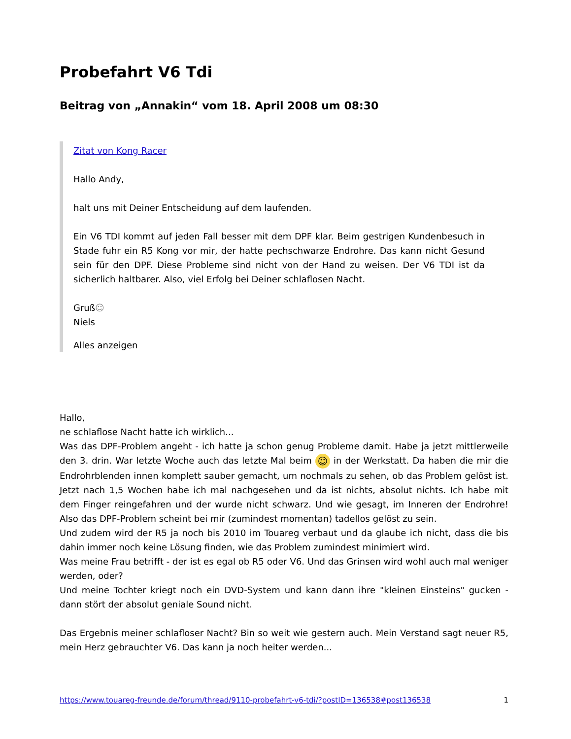Probefahrt V6 Tdi
Beitrag von „Annakin“ vom 18. April 2008 um 08:30
Zitat von Kong Racer
Hallo Andy,
halt uns mit Deiner Entscheidung auf dem laufenden.
Ein V6 TDI kommt auf jeden Fall besser mit dem DPF klar. Beim gestrigen Kundenbesuch in Stade fuhr ein R5 Kong vor mir, der hatte pechschwarze Endrohre. Das kann nicht Gesund sein für den DPF. Diese Probleme sind nicht von der Hand zu weisen. Der V6 TDI ist da sicherlich haltbarer. Also, viel Erfolg bei Deiner schlaflosen Nacht.
Gruß☺
Niels
Alles anzeigen
Hallo,
ne schlaflose Nacht hatte ich wirklich...
Was das DPF-Problem angeht - ich hatte ja schon genug Probleme damit. Habe ja jetzt mittlerweile den 3. drin. War letzte Woche auch das letzte Mal beim ☺ in der Werkstatt. Da haben die mir die Endrohrblenden innen komplett sauber gemacht, um nochmals zu sehen, ob das Problem gelöst ist. Jetzt nach 1,5 Wochen habe ich mal nachgesehen und da ist nichts, absolut nichts. Ich habe mit dem Finger reingefahren und der wurde nicht schwarz. Und wie gesagt, im Inneren der Endrohre! Also das DPF-Problem scheint bei mir (zumindest momentan) tadellos gelöst zu sein.
Und zudem wird der R5 ja noch bis 2010 im Touareg verbaut und da glaube ich nicht, dass die bis dahin immer noch keine Lösung finden, wie das Problem zumindest minimiert wird.
Was meine Frau betrifft - der ist es egal ob R5 oder V6. Und das Grinsen wird wohl auch mal weniger werden, oder?
Und meine Tochter kriegt noch ein DVD-System und kann dann ihre "kleinen Einsteins" gucken - dann stört der absolut geniale Sound nicht.
Das Ergebnis meiner schlafloser Nacht? Bin so weit wie gestern auch. Mein Verstand sagt neuer R5, mein Herz gebrauchter V6. Das kann ja noch heiter werden...
https://www.touareg-freunde.de/forum/thread/9110-probefahrt-v6-tdi/?postID=136538#post136538 1